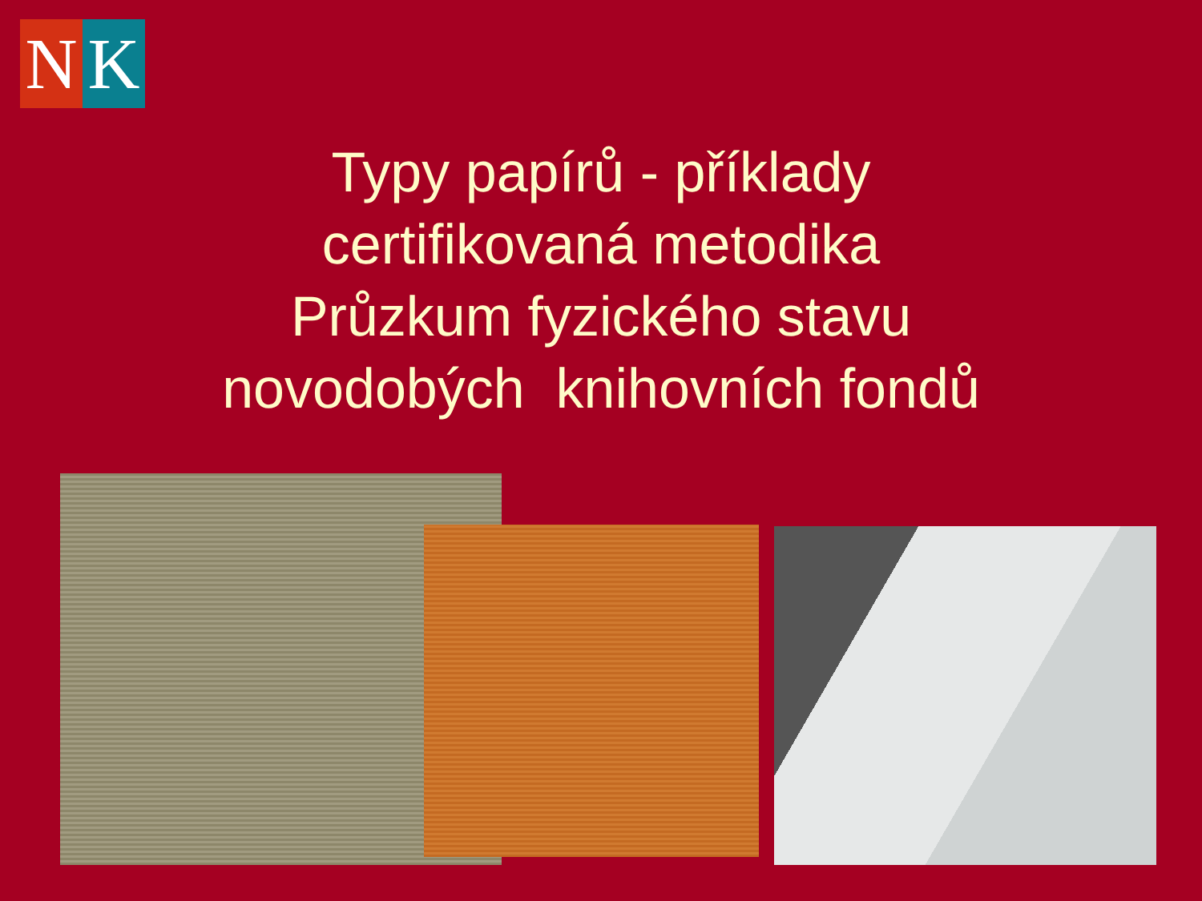N K
Typy papírů - příklady
certifikovaná metodika
Průzkum fyzického stavu
novodobých knihovních fondů